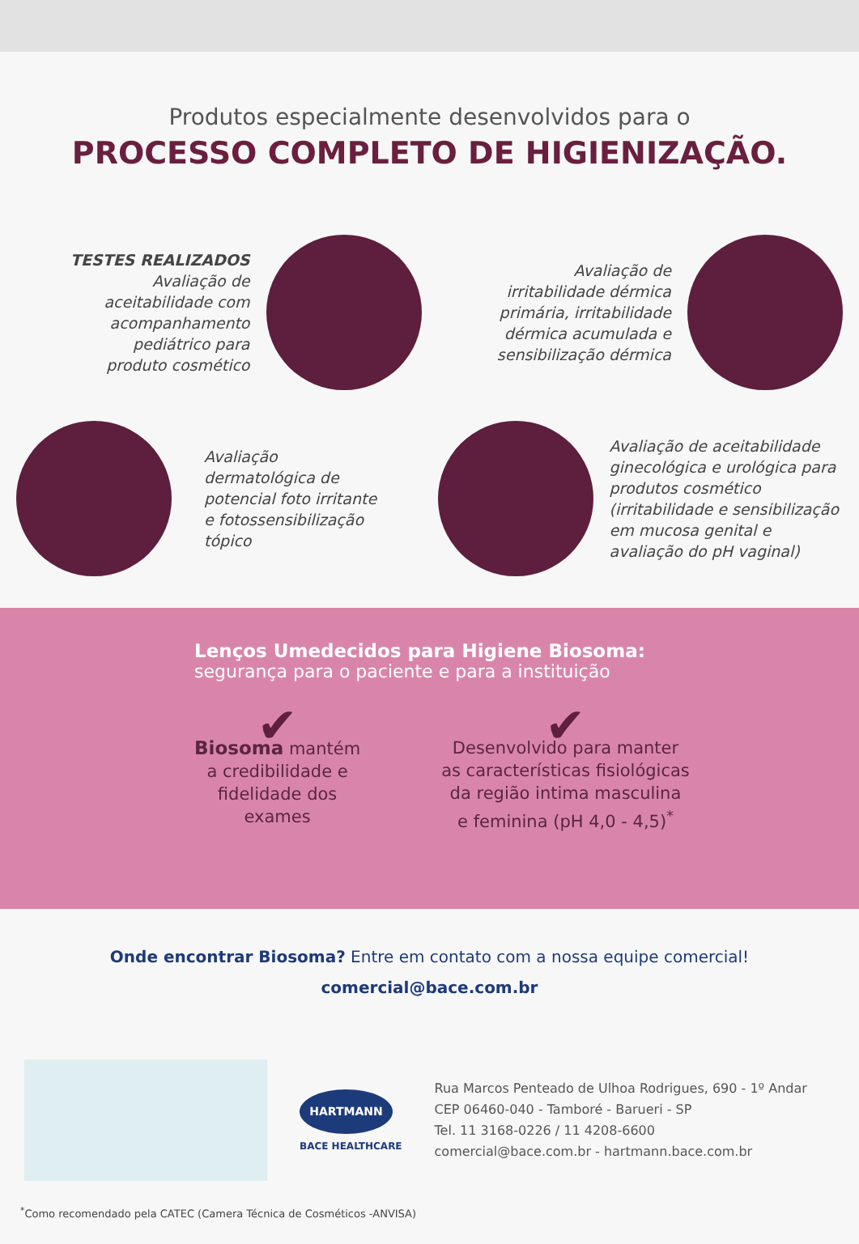Produtos especialmente desenvolvidos para o
PROCESSO COMPLETO DE HIGIENIZAÇÃO.
TESTES REALIZADOS
Avaliação de
aceitabilidade com
acompanhamento
pediátrico para
produto cosmético
Avaliação de
irritabilidade dérmica
primária, irritabilidade
dérmica acumulada e
sensibilização dérmica
Avaliação
dermatológica de
potencial foto irritante
e fotossensibilização
tópico
Avaliação de aceitabilidade ginecológica e urológica para produtos cosmético (irritabilidade e sensibilização em mucosa genital e avaliação do pH vaginal)
Lenços Umedecidos para Higiene Biosoma:
segurança para o paciente e para a instituição
✔
Biosoma mantém
a credibilidade e
fidelidade dos
exames
✔
Desenvolvido para manter
as características fisiológicas
da região intima masculina
e feminina (pH 4,0 - 4,5)<sup>*</sup>
Onde encontrar Biosoma? Entre em contato com a nossa equipe comercial!
comercial@bace.com.br
HARTMANN
BACE HEALTHCARE
Rua Marcos Penteado de Ulhoa Rodrigues, 690 - 1º Andar
CEP 06460-040 - Tamboré - Barueri - SP
Tel. 11 3168-0226 / 11 4208-6600
comercial@bace.com.br - hartmann.bace.com.br
<sup>*</sup> Como recomendado pela CATEC (Camera Técnica de Cosméticos -ANVISA)